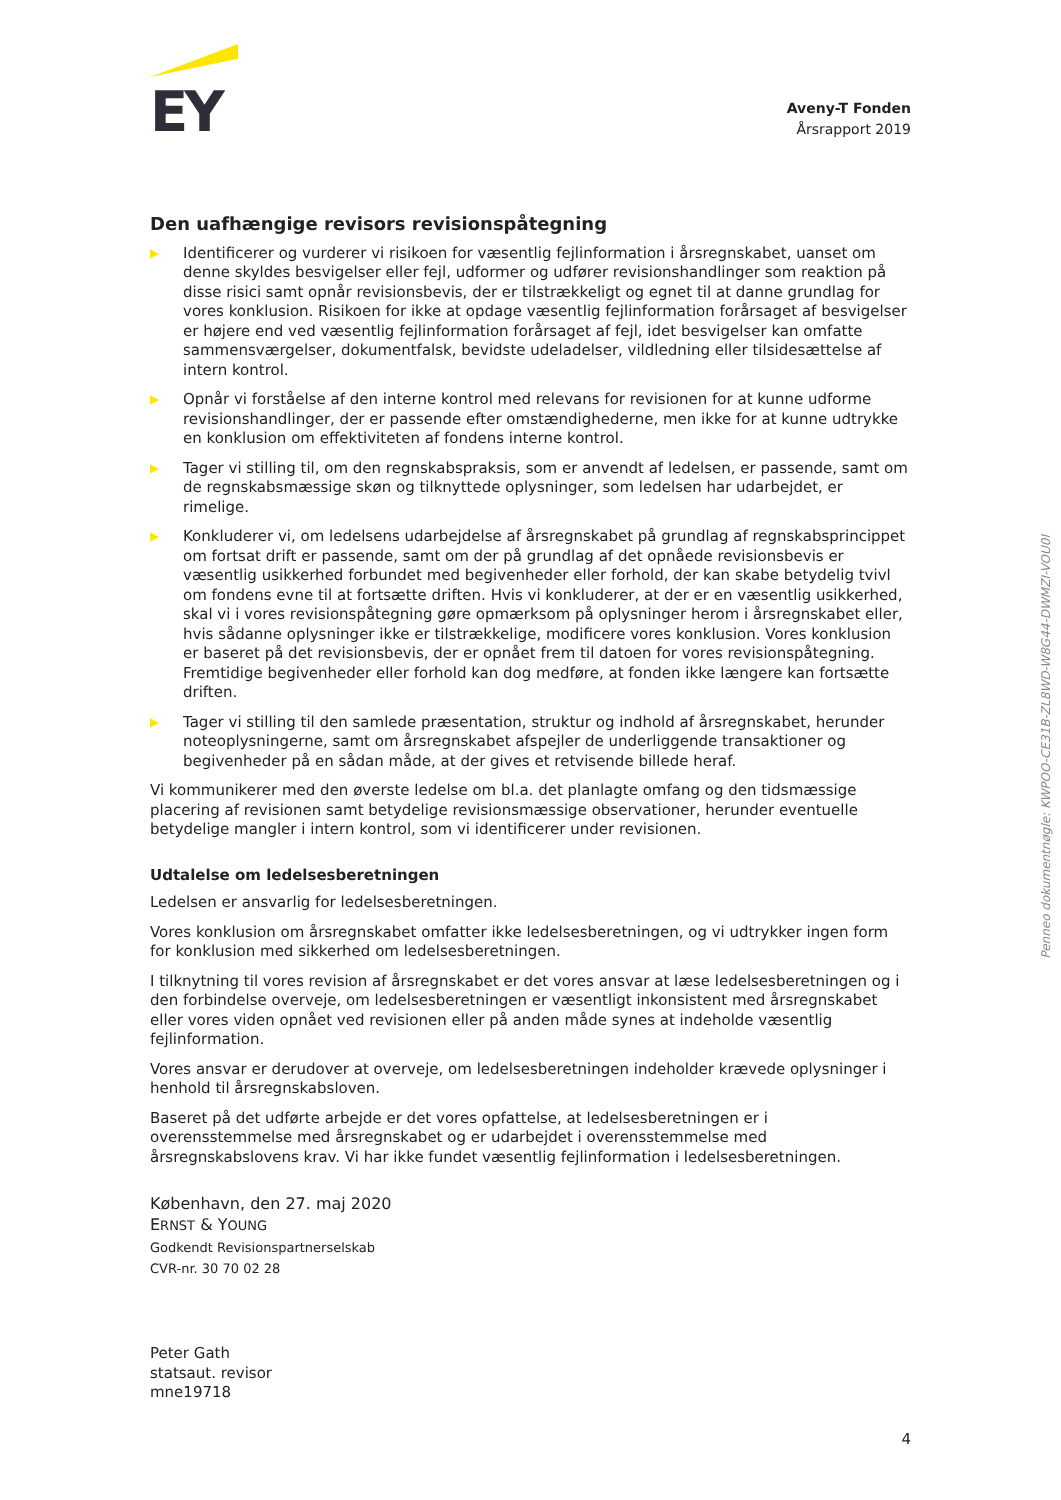EY
Aveny-T Fonden
Årsrapport 2019
Den uafhængige revisors revisionspåtegning
▶ Identificerer og vurderer vi risikoen for væsentlig fejlinformation i årsregnskabet, uanset om denne skyldes besvigelser eller fejl, udformer og udfører revisionshandlinger som reaktion på disse risici samt opnår revisionsbevis, der er tilstrækkeligt og egnet til at danne grundlag for vores konklusion. Risikoen for ikke at opdage væsentlig fejlinformation forårsaget af besvigelser er højere end ved væsentlig fejlinformation forårsaget af fejl, idet besvigelser kan omfatte sammensværgelser, dokumentfalsk, bevidste udeladelser, vildledning eller tilsidesættelse af intern kontrol.
▶ Opnår vi forståelse af den interne kontrol med relevans for revisionen for at kunne udforme revisionshandlinger, der er passende efter omstændighederne, men ikke for at kunne udtrykke en konklusion om effektiviteten af fondens interne kontrol.
▶ Tager vi stilling til, om den regnskabspraksis, som er anvendt af ledelsen, er passende, samt om de regnskabsmæssige skøn og tilknyttede oplysninger, som ledelsen har udarbejdet, er rimelige.
▶ Konkluderer vi, om ledelsens udarbejdelse af årsregnskabet på grundlag af regnskabsprincippet om fortsat drift er passende, samt om der på grundlag af det opnåede revisionsbevis er væsentlig usikkerhed forbundet med begivenheder eller forhold, der kan skabe betydelig tvivl om fondens evne til at fortsætte driften. Hvis vi konkluderer, at der er en væsentlig usikkerhed, skal vi i vores revisionspåtegning gøre opmærksom på oplysninger herom i årsregnskabet eller, hvis sådanne oplysninger ikke er tilstrækkelige, modificere vores konklusion. Vores konklusion er baseret på det revisionsbevis, der er opnået frem til datoen for vores revisionspåtegning. Fremtidige begivenheder eller forhold kan dog medføre, at fonden ikke længere kan fortsætte driften.
▶ Tager vi stilling til den samlede præsentation, struktur og indhold af årsregnskabet, herunder noteoplysningerne, samt om årsregnskabet afspejler de underliggende transaktioner og begivenheder på en sådan måde, at der gives et retvisende billede heraf.
Vi kommunikerer med den øverste ledelse om bl.a. det planlagte omfang og den tidsmæssige placering af revisionen samt betydelige revisionsmæssige observationer, herunder eventuelle betydelige mangler i intern kontrol, som vi identificerer under revisionen.
Udtalelse om ledelsesberetningen
Ledelsen er ansvarlig for ledelsesberetningen.
Vores konklusion om årsregnskabet omfatter ikke ledelsesberetningen, og vi udtrykker ingen form for konklusion med sikkerhed om ledelsesberetningen.
I tilknytning til vores revision af årsregnskabet er det vores ansvar at læse ledelsesberetningen og i den forbindelse overveje, om ledelsesberetningen er væsentligt inkonsistent med årsregnskabet eller vores viden opnået ved revisionen eller på anden måde synes at indeholde væsentlig fejlinformation.
Vores ansvar er derudover at overveje, om ledelsesberetningen indeholder krævede oplysninger i henhold til årsregnskabsloven.
Baseret på det udførte arbejde er det vores opfattelse, at ledelsesberetningen er i overensstemmelse med årsregnskabet og er udarbejdet i overensstemmelse med årsregnskabslovens krav. Vi har ikke fundet væsentlig fejlinformation i ledelsesberetningen.
København, den 27. maj 2020
ERNST & YOUNG
Godkendt Revisionspartnerselskab
CVR-nr. 30 70 02 28
Peter Gath
statsaut. revisor
mne19718
Penneo dokumentnøgle: KWPOO-CE31B-ZL8WD-W8G44-DWMZI-VOU0I
4